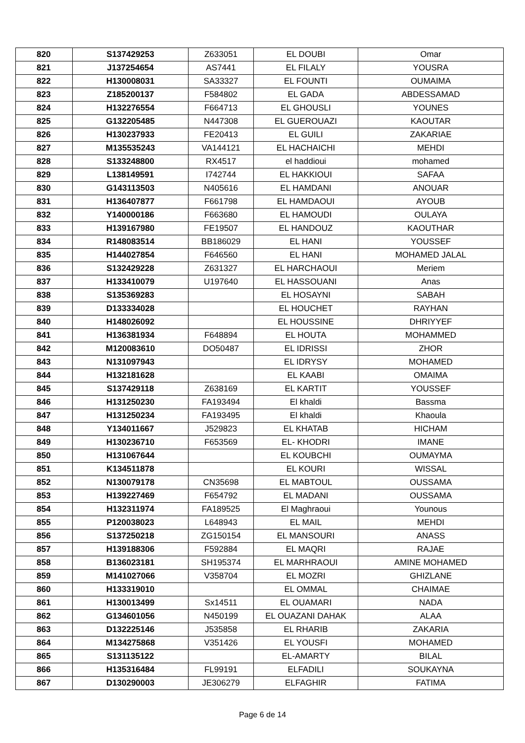| 820 | S137429253 | Z633051 | EL DOUBI | Omar |
| 821 | J137254654 | AS7441 | EL FILALY | YOUSRA |
| 822 | H130008031 | SA33327 | EL FOUNTI | OUMAIMA |
| 823 | Z185200137 | F584802 | EL GADA | ABDESSAMAD |
| 824 | H132276554 | F664713 | EL GHOUSLI | YOUNES |
| 825 | G132205485 | N447308 | EL GUEROUAZI | KAOUTAR |
| 826 | H130237933 | FE20413 | EL GUILI | ZAKARIAE |
| 827 | M135535243 | VA144121 | EL HACHAICHI | MEHDI |
| 828 | S133248800 | RX4517 | el haddioui | mohamed |
| 829 | L138149591 | I742744 | EL HAKKIOUI | SAFAA |
| 830 | G143113503 | N405616 | EL HAMDANI | ANOUAR |
| 831 | H136407877 | F661798 | EL HAMDAOUI | AYOUB |
| 832 | Y140000186 | F663680 | EL HAMOUDI | OULAYA |
| 833 | H139167980 | FE19507 | EL HANDOUZ | KAOUTHAR |
| 834 | R148083514 | BB186029 | EL HANI | YOUSSEF |
| 835 | H144027854 | F646560 | EL HANI | MOHAMED JALAL |
| 836 | S132429228 | Z631327 | EL HARCHAOUI | Meriem |
| 837 | H133410079 | U197640 | EL HASSOUANI | Anas |
| 838 | S135369283 | | EL HOSAYNI | SABAH |
| 839 | D133334028 | | EL HOUCHET | RAYHAN |
| 840 | H148026092 | | EL HOUSSINE | DHRIYYEF |
| 841 | H136381934 | F648894 | EL HOUTA | MOHAMMED |
| 842 | M120083610 | DO50487 | EL IDRISSI | ZHOR |
| 843 | N131097943 | | EL IDRYSY | MOHAMED |
| 844 | H132181628 | | EL KAABI | OMAIMA |
| 845 | S137429118 | Z638169 | EL KARTIT | YOUSSEF |
| 846 | H131250230 | FA193494 | El khaldi | Bassma |
| 847 | H131250234 | FA193495 | El khaldi | Khaoula |
| 848 | Y134011667 | J529823 | EL KHATAB | HICHAM |
| 849 | H130236710 | F653569 | EL- KHODRI | IMANE |
| 850 | H131067644 | | EL KOUBCHI | OUMAYMA |
| 851 | K134511878 | | EL KOURI | WISSAL |
| 852 | N130079178 | CN35698 | EL MABTOUL | OUSSAMA |
| 853 | H139227469 | F654792 | EL MADANI | OUSSAMA |
| 854 | H132311974 | FA189525 | El Maghraoui | Younous |
| 855 | P120038023 | L648943 | EL MAIL | MEHDI |
| 856 | S137250218 | ZG150154 | EL MANSOURI | ANASS |
| 857 | H139188306 | F592884 | EL MAQRI | RAJAE |
| 858 | B136023181 | SH195374 | EL MARHRAOUI | AMINE MOHAMED |
| 859 | M141027066 | V358704 | EL MOZRI | GHIZLANE |
| 860 | H133319010 | | EL OMMAL | CHAIMAE |
| 861 | H130013499 | Sx14511 | EL OUAMARI | NADA |
| 862 | G134601056 | N450199 | EL OUAZANI DAHAK | ALAA |
| 863 | D132225146 | J535858 | EL RHARIB | ZAKARIA |
| 864 | M134275868 | V351426 | EL YOUSFI | MOHAMED |
| 865 | S131135122 | | EL-AMARTY | BILAL |
| 866 | H135316484 | FL99191 | ELFADILI | SOUKAYNA |
| 867 | D130290003 | JE306279 | ELFAGHIR | FATIMA |
Page 6 de 14